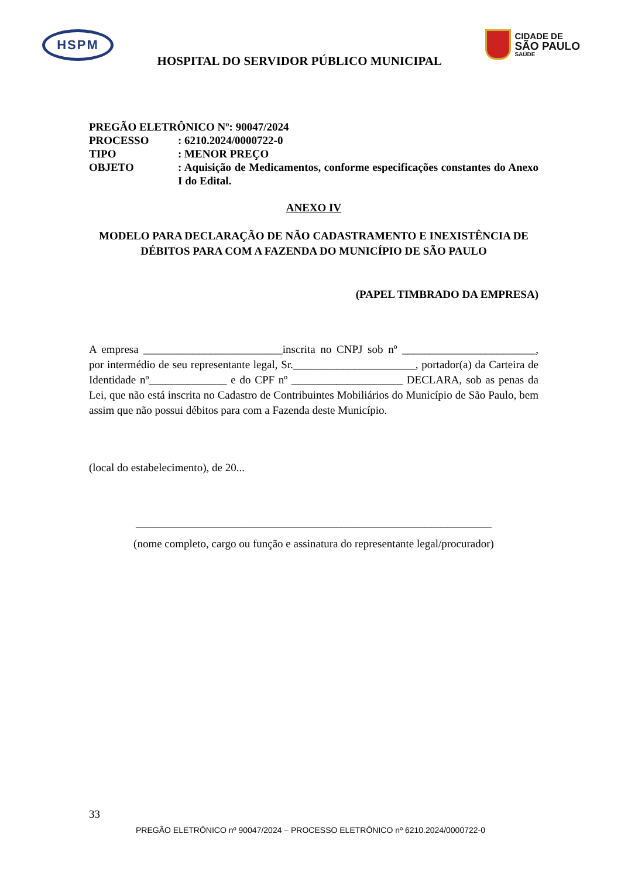HSPM
HOSPITAL DO SERVIDOR PÚBLICO MUNICIPAL
CIDADE DE
SÃO PAULO
SAÚDE
| PREGÃO ELETRÔNICO Nº: 90047/2024 | |
| PROCESSO | : 6210.2024/0000722-0 |
| TIPO | : MENOR PREÇO |
| OBJETO | : Aquisição de Medicamentos, conforme especificações constantes do Anexo I do Edital. |
ANEXO IV
MODELO PARA DECLARAÇÃO DE NÃO CADASTRAMENTO E INEXISTÊNCIA DE DÉBITOS PARA COM A FAZENDA DO MUNICÍPIO DE SÃO PAULO
(PAPEL TIMBRADO DA EMPRESA)
A empresa _________________________inscrita no CNPJ sob nº ________________________, por intermédio de seu representante legal, Sr.______________________, portador(a) da Carteira de Identidade nº______________ e do CPF nº ____________________ DECLARA, sob as penas da Lei, que não está inscrita no Cadastro de Contribuintes Mobiliários do Município de São Paulo, bem assim que não possui débitos para com a Fazenda deste Município.
(local do estabelecimento), de 20...
________________________________________________________________
(nome completo, cargo ou função e assinatura do representante legal/procurador)
33
PREGÃO ELETRÔNICO nº 90047/2024 – PROCESSO ELETRÔNICO nº 6210.2024/0000722-0